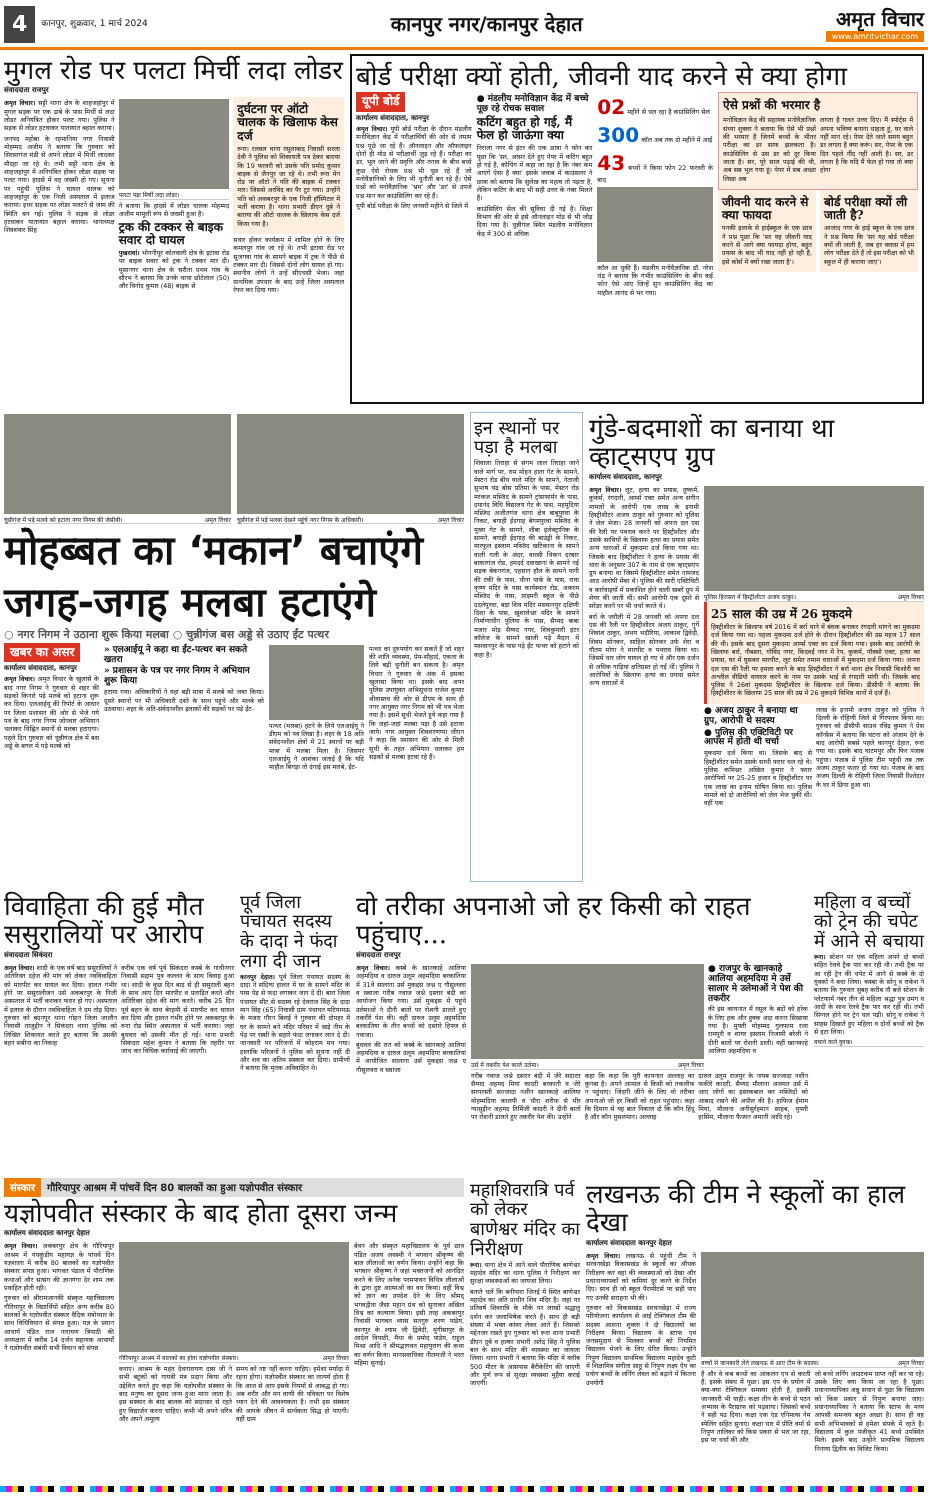4 कानपुर, शुक्रवार, 1 मार्च 2024
कानपुर नगर/कानपुर देहात अमृत विचार
www.amritvichar.com
मुगल रोड पर पलटा मिर्ची लदा लोडर
संवाददाता राजपुर
अमृत विचार। सट्टी थाना क्षेत्र के शाहजहांपुर में मुगल सड़क पर एक ढाबे के पास मिर्ची से लदा लोडर अनियंत्रित होकर पलट गया। पुलिस ने सड़क से लोडर हटवाकर यातायात बहाल कराया।
जनपद महोबा के रहमानिया नगर निवासी मोहम्मद अजीम ने बताया कि गुरुवार को सिरसागंज मंडी से अपने लोडर में मिर्ची लादकर मौदहा जा रहे थे। तभी सट्टी थाना क्षेत्र के शाहजहांपुर में अनियंत्रित होकर लोडर सड़क पर पलट गया। हादसे में वह जख्मी हो गए। सूचना पर पहुंची पुलिस ने घायल चालक को शाहजहांपुर के एक निजी अस्पताल में इलाज कराया। इधर सड़क पर लोडर पलटने से जाम की स्थिति बन गई। पुलिस ने सड़क से लोडर हटवाकर यातायात बहाल कराया। थानाध्यक्ष शिवशंकर सिंह
पलटा पड़ा मिर्ची लदा लोडर।
ने बताया कि हादसे में लोडर चालक मोहम्मद अजीम मामूली रूप से जख्मी हुआ है।
ट्रक की टक्कर से बाइक सवार दो घायल
पुखरायां। भोगनीपुर कोतवाली क्षेत्र के इटावा रोड पर बाइक सवार को ट्रक ने टक्कर मार दी। मूसानगर थाना क्षेत्र के सरौता प्रथम गांव के सौरभ ने बताया कि उनके चाचा छोटेलाल (50) और विनोद कुमार (48) बाइक से
दुर्घटना पर ऑटो चालक के खिलाफ केस दर्ज
रूरा। रलवल थाना रसूलाबाद निवासी सरला देवी ने पुलिस को शिकायती पत्र देकर बताया कि 19 फरवरी को उसके पति प्रमोद कुमार बाइक से जैनपुर जा रहे थे। तभी रूरा मेन रोड पर ऑटो ने पति की बाइक में टक्कर मार। जिससे अरविंद का पैर टूट गया। उन्होंने पति को अकबरपुर के एक निजी हॉस्पिटल में भर्ती कराया है। थाना प्रभारी डीएन दुबे ने बताया की ऑटो चालक के खिलाफ केस दर्ज किया गया है।
सवार होकर कार्यक्रम में शामिल होने के लिए कमलपुर गांव जा रहे थे। तभी इटावा रोड पर सुजगवा गांव के सामने बाइक में ट्रक ने पीछे से टक्कर मार दी। जिससे दोनों लोग घायल हो गए। स्थानीय लोगों ने उन्हें सीएचसी भेजा। जहां प्राथमिक उपचार के बाद उन्हें जिला अस्पताल रेफर कर दिया गया।
बोर्ड परीक्षा क्यों होती, जीवनी याद करने से क्या होगा
यूपी बोर्ड
कार्यालय संवाददाता, कानपुर
अमृत विचार। यूपी बोर्ड परीक्षा के दौरान मंडलीय मनोविज्ञान केंद्र में परीक्षार्थियों की ओर से तमाम प्रश्न पूछे जा रहे हैं। ऑनलाइन और ऑफलाइन दोनों ही मोड से परीक्षार्थी जुड़ रहे हैं। परीक्षा का डर, भूल जाने की प्रवृत्ति और तनाव के बीच बच्चे कुछ ऐसे रोचक प्रश्न भी पूछ रहे हैं जो मनोवैज्ञानिकों के लिए भी चुनौती बन रहे हैं। ऐसे प्रश्नों को मनोवैज्ञानिक 'भ्रम' और 'डर' से उपजे प्रश्न मान कर काउंसिलिंग कर रहे हैं।
यूपी बोर्ड परीक्षा के लिए जनवरी महीने से जिले में
● मंडलीय मनोविज्ञान केंद्र में बच्चे पूछ रहे रोचक सवाल
कटिंग बहुत हो गई, मैं फेल हो जाऊंगा क्या
निराला नगर से इंटर की एक छात्रा ने फोन कर पूछा कि 'सर, आंसर देते हुए पेपर में कटिंग बहुत हो गई है, कोचिंग में कहा जा रहा है कि नंबर कम आएंगे ऐसा है क्या' इसके जवाब में काउंसलर ने छात्रा को बताया कि सुलेख का महत्व तो पड़ता है, लेकिन कटिंग के बाद भी सही उत्तर के नंबर मिलते हैं।
काउंसिलिंग सेल की सुविधा दी गई है। शिक्षा विभाग की ओर से इसे ऑनलाइन मोड से भी जोड़ दिया गया है। चुन्नीगंज स्थित मंडलीय मनोविज्ञान केंद्र में 300 से अधिक
02 महीने से चल रहा है काउंसिलिंग सेल
300 कॉल अब तक दो महीने में आईं
43 बच्चों ने किया फोन 22 फरवरी के बाद
कॉल आ चुकी हैं। मंडलीय मनोवैज्ञानिक डॉ. नरेश चंद्र ने बताया कि गंभीर काउंसिलिंग के बीच कई फोन ऐसे आए जिन्हें सुन काउंसिलिंग केंद्र का माहौल आनंद से भर गया।
ऐसे प्रश्नों की भरमार है
मनोविज्ञान केंद्र की सहायक मनोवैज्ञानिक संध्या शुक्ला ने बताया कि ऐसे भी प्रश्नों की भरमार है जिनमें बच्चों के भीतर परीक्षा का डर साफ झलकता है। काउंसिलिंग से उस डर को दूर किया जाता है। सर, पूरे साल पढ़ाई की थी, अब सब भूल गया हूं। पेपर में सब अच्छा लिखा अब
लगता है गलत उत्तर दिए। मैं स्पोर्ट्स में अपना भविष्य बनाना चाहता हूं, घर वाले नहीं मान रहे। पेपर देते जाते समय बहुत डर लगता है क्या करूं। सर, पेपर के एक दिन पहले नींद नहीं आती है। सर, डर लगता है कि यदि मैं फेल हो गया तो क्या होगा
जीवनी याद करने से क्या फायदा
पनकी इलाके से हाईस्कूल के एक छात्र ने प्रश्न पूछा कि 'सर यह जीवनी याद करने से आगे क्या फायदा होगा, बहुत प्रयास के बाद भी याद नहीं हो रही है, इसे कोर्स में क्यों रखा जाता है'।
बोर्ड परीक्षा क्यों ली जाती है?
आजाद नगर के हाई स्कूल के एक छात्र ने प्रश्न किया कि 'सर यह बोर्ड परीक्षा क्यों ली जाती है, जब हर क्लास में हम लोग परीक्षा देते हैं तो इस परीक्षा को भी स्कूल में ही कराया जाए'।
चुन्नीगंज में पड़े मलबे को हटाता नगर निगम की जेसीबी। अमृत विचार
चुन्नीगंज में पड़े मलबा देखने पहुंचे नगर निगम के अधिकारी। अमृत विचार
मोहब्बत का ‘मकान’ बचाएंगे जगह-जगह मलबा हटाएंगे
○ नगर निगम ने उठाना शुरू किया मलबा ○ चुन्नीगंज बस अड्डे से उठाए ईंट पत्थर
खबर का असर
कार्यालय संवाददाता, कानपुर
अमृत विचार। अमृत विचार के खुलासे के बाद नगर निगम ने गुरुवार से शहर की सड़कों किनारे पड़े मलबे को हटाना शुरू कर दिया। एलआईयू की रिपोर्ट के आधार पर जिला प्रशासन की ओर से भेजे गये पत्र के बाद नगर निगम जोनवार अभियान चलाकर चिह्नित स्थानों से मलबा हटाएगा। पहले दिन गुरुवार को चुन्नीगंज क्षेत्र में बस अड्डे के बगल में पड़े मलबे को
» एलआईयू ने कहा था ईंट-पत्थर बन सकते खतरा
» प्रशासन के पत्र पर नगर निगम ने अभियान शुरू किया
हटाया गया। अधिकारियों ने यहां बड़ी मात्रा में मलबे को जब्त किया। दूसरे स्थानों पर भी अधिकारी दस्ते के साथ पहुंचे और मलबे को उठवाया। शहर के अति-संवेदनशील इलाकों की सड़कों पर पड़े ईंट-
पत्थर (मलबा) हटने के लिये एलआईयू ने डीएम को पत्र लिखा है। शहर के 18 अति संवेदनशील क्षेत्रों में 21 स्थानों पर बड़ी मात्रा में मलबा मिला है। जिसपर एलआईयू ने आशंका जताई है कि यदि माहौल बिगड़ा तो दंगाई इस मलबे, ईंट-
पत्थर का दुरुपयोग कर सकते हैं जो शहर की शांति व्यवस्था, प्रेम-सौहार्द, एकता के लिये बड़ी चुनौती बन सकता है। अमृत विचार ने गुरुवार के अंक में इसका खुलासा किया था। इसके बाद अपर पुलिस उपायुक्त अभिसूचना राजेश कुमार श्रीवास्तव की ओर से डीएम के साथ ही नगर आयुक्त नगर निगम को भी पत्र भेजा गया है। इसमें सूची भेजते हुये कहा गया है कि जहां-जहां मलबा पड़ा है उसे हटाया जाये। नगर आयुक्त शिवशरणप्पा जीएन ने कहा कि प्रशासन की ओर से मिली सूची के तहत अभियान चलाकर हम सड़कों से मलबा हटवा रहे हैं।
इन स्थानों पर पड़ा है मलबा
शिवाला तिराहा से संगम लाल तिराहा जाने वाले मार्ग पर, राम मोहन हाता गेट के सामने, मेस्टन रोड बीच वाले मंदिर के सामने, नेताजी सुभाष चंद्र बोस प्रतिमा के पास, मेस्टन रोड मरकज मस्जिद के सामने ट्रांसफार्मर के पास, दयानंद विधि विद्यालय गेट के पास, महमूदिया मस्जिद अजीतगंज थाना क्षेत्र बाबूपुरवा के निकट, बगाही ईदगाह बेगमपुरवा मस्जिद के मुख्य गेट के सामने, शीबा इलेक्ट्रानिक के सामने, बगाही ईदगाह की बाउंड्री के निकट, मारफूल इस्लाम मस्जिद खटिकाना के सामने वाली गली के अंदर, वारसी चिकन दरबार बाकरगंज रोड, हमदर्द दवाखाना के सामने नई सड़क बेकनगंज, एहसान हॉल के सामने पानी की टंकी के पास, चीना पार्क के पास, राधा कृष्ण मंदिर के पास कार्यस्थान रोड, अकरम मस्जिद के पास, प्राइमरी स्कूल के पीछे ददलेपुरवा, बड़ा शिव मंदिर मसवानपुर दक्षिणी दिशा के पास, खुशालेश्वर मंदिर के सामने निर्माणाधीन पुलिया के पास, सैय्यद बाबा मजार मोड़ सैय्यद नगर, शिवकुमारी इंटर कॉलेज के सामने खाली पड़े मैदान में मसवानपुर के पास पड़े ईंट पत्थर को हटाने को कहा है।
गुंडे-बदमाशों का बनाया था व्हाट्सएप ग्रुप
कार्यालय संवाददाता, कानपुर
अमृत विचार। लूट, हत्या का प्रयास, दुष्कर्म, कुकर्म, रंगदारी, आर्म्स एक्ट समेत अन्य संगीन मामलों के आरोपी एक लाख के इनामी हिस्ट्रीशीटर अजय ठाकुर को गुरुवार को पुलिस ने जेल भेजा। 28 जनवरी को अपना दल एस की रैली पर पथराव करने पर हिस्ट्रीशीटर और उसके साथियों के खिलाफ हत्या का प्रयास समेत अन्य धाराओं में मुकदमा दर्ज किया गया था। जिसके बाद हिस्ट्रीशीटर ने हत्या के प्रयास की धारा के अनुसार 307 के नाम से एक व्हाट्सएप ग्रुप बनाया था जिसमें हिस्ट्रीशीटर समेत नामजद आठ आरोपी मेंबर थे। पुलिस की सारी एक्टिविटी व कार्रवाइयों में प्रकाशित होने वाली खबरें ग्रुप में शेयर की जाती थीं। सभी आरोपी एक दूसरे से सरेंडर करने पर भी चर्चा करते थे।
बर्रा के जरौली में 28 जनवरी को अपना दल एस की रैली पर हिस्ट्रीशीटर अजय ठाकुर, गुर्गे शिवांश ठाकुर, अभय भदौरिया, आकाश द्विवेदी, शिवम सोनकर, साहिल सोनकर उर्फ शेरा व गौतम मोगा ने मारपीट व पथराव किया था। जिसमें चार लोग घायल हो गए थे और एक दर्जन से अधिक गाड़ियां क्षतिग्रस्त हो गईं थीं। पुलिस ने आरोपियों के खिलाफ हत्या का प्रयास समेत अन्य धाराओं में
पुलिस हिरासत में हिस्ट्रीशीटर अजय ठाकुर। अमृत विचार
25 साल की उम्र में 26 मुकदमे
हिस्ट्रीशीटर के खिलाफ वर्ष 2016 में बर्रा थाने में बंधक बनाकर रंगदारी मांगने का मुकदमा दर्ज किया गया था। पहला मुकदमा दर्ज होने के दौरान हिस्ट्रीशीटर की उम्र महज 17 साल की थी। इसके बाद दूसरा मुकदमा आर्म्स एक्ट का दर्ज किया गया। इसके बाद आरोपी के खिलाफ बर्रा, नौबस्ता, गोविंद नगर, किदवई नगर में रेप, कुकर्म, पॉक्सो एक्ट, हत्या का प्रयास, घर में घुसकर मारपीट, लूट समेत तमाम धाराओं में मुकदमा दर्ज किया गया। अपना दल एस की रैली पर हमला करने के बाद हिस्ट्रीशीटर ने बर्रा थाना क्षेत्र निवासी किशोरी का अश्लील वीडियो वायरल करने के नाम पर उसके भाई से रंगदारी मांगी थी। जिसके बाद पुलिस ने 26वां मुकदमा हिस्ट्रीशीटर के खिलाफ दर्ज किया। डीसीपी ने बताया कि हिस्ट्रीशीटर के खिलाफ 25 साल की उम्र में 26 मुकदमे विभिन्न थानों में दर्ज हैं।
● अजय ठाकुर ने बनाया था ग्रुप, आरोपी थे सदस्य
● पुलिस की एक्टिविटी पर आपस में होती थी चर्चा
मुकदमा दर्ज किया था। जिसके बाद से हिस्ट्रीशीटर समेत उसके साथी फरार चल रहे थे। पुलिस कमिश्नर अखिल कुमार ने फरार आरोपियों पर 25-25 हजार व हिस्ट्रीशीटर पर एक लाख का इनाम घोषित किया था। पुलिस मामले को दो आरोपियों को जेल भेज चुकी थी। वहीं एक
लाख के इनामी अजय ठाकुर को पुलिस ने दिल्ली के रोहिणी जिले से गिरफ्तार किया था। गुरुवार को डीसीपी साउथ रविंद्र कुमार ने प्रेस कॉन्फ्रेंस में बताया कि घटना को अंजाम देने के बाद आरोपी सबसे पहले कानपुर देहात, रूरा गया था। इसके बाद घाटमपुर और फिर पंजाब पहुंचा। पंजाब में पुलिस टीम पहुंची तब तक अजय ठाकुर फरार हो गया था। पंजाब के बाद अजय दिल्ली के रोहिणी जिला निवासी रिश्तेदार के घर में छिपा हुआ था।
विवाहिता की हुई मौत ससुरालियों पर आरोप
संवाददाता सिकंदरा
अमृत विचार। शादी के एक वर्ष बाद ससुरालियों ने अतिरिक्त दहेज की मांग को लेकर नवविवाहिता को मारपीट कर घायल कर दिया। हालत गंभीर होने पर ससुरालीजन उसे अकबरपुर के निजी अस्पताल में भर्ती कराकर फरार हो गए। अस्पताल में इलाज के दौरान नवविवाहिता ने दम तोड़ दिया। गुरुवार को बदनपुर थाना गोहन जिला जालौन निवासी ताजुद्दीन ने सिकंदरा थाना पुलिस को लिखित शिकायत करते हुए बताया कि उसकी बहन सबीना का निकाह
करीब एक वर्ष पूर्व सिकंदरा कस्बे के गांधीनगर निवासी सद्दाम पुत्र कल्लन के साथ विवाह हुआ था। शादी के कुछ दिन बाद से ही ससुराली बहन के साथ आए दिन मारपीट व प्रताड़ित करते और अतिरिक्त दहेज की मांग करते। करीब 25 दिन पूर्व बहन के साथ बेरहमी से मारपीट कर घायल कर दिया और हालत गंभीर होने पर अकबरपुर के रूरा रोड स्थित अस्पताल में भर्ती कराया। जहां बुधवार को उसकी मौत हो गई। थाना प्रभारी सिकंदरा महेश कुमार ने बताया कि तहरीर पर जांच कर विधिक कार्रवाई की जाएगी।
पूर्व जिला पंचायत सदस्य के दादा ने फंदा लगा दी जान
कानपुर देहात। पूर्व जिला पंचायत सदस्य के दादा ने संदिग्ध हालत में घर के सामने मंदिर के पास पेड़ से फंदा लगाकर जान दे दी। बारा जिला पंचायत सीट से सदस्य रहे देवराज सिंह के दादा मान सिंह (65) निवासी ग्राम पंचायत मटियामऊ के मजरा गौरन बिलई ने गुरुवार की दोपहर में घर के सामने बने मंदिर परिसर में खड़े नीम के पेड़ पर रस्सी के सहारे फंदा लगाकर जान दे दी। जानकारी पर परिजनों में कोहराम मच गया। हालांकि परिजनों ने पुलिस को सूचना नहीं दी और शव का अंतिम संस्कार कर दिया। ग्रामीणों ने बताया कि मृतक अविवाहित थे।
वो तरीका अपनाओ जो हर किसी को राहत पहुंचाए...
संवाददाता राजपुर
अमृत विचार। कस्बे के खानकाहे आलिया अहमदिया व दारुल उलूम अहमदिया बरकातिया में 31वें सालाना उर्स मुकद्दस जश्न ए गौसुलवरा व ख्वाजा गरीब नवाज जश्ने दस्तार बंदी का आयोजन किया गया। उर्स मुकद्दस में पहुंचे उलेमाओं ने दीनी बातों पर रोशनी डालते हुए तकरीरें पेश की। वहीं दारुल उलूम अहमदिया बरकातिया के तीन बच्चों को दस्तारे हिफ्ज से नवाजा।
बुधवार की रात को कस्बे के खानकाहे आलिया अहमदिया व दारुल उलूम अहमदिया बरकातिया में आयोजित सालाना उर्स मुकद्दस जश्न ए गौसुलवरा व ख्वाजा
उर्स में तकरीर पेश करते उलेमा। अमृत विचार
● राजपुर के खानकाहे आलिया अहमदिया मे उर्से सालार मे उलेमाओं ने पेश की तकरीर
की इस कायनात में रसूल के बंदों को हरेक के लिए हक और हुक्क अदा करना सिखाया गया है। मुफ्ती मोहम्मद गुलफाम रजा रामपुरी व शायर इस्लाम निजामी बरेली ने दीनी बातों पर रोशनी डाली। वहीं खानकाहे आलिया अहमदिया व
गरीब नवाज जश्ने दस्तार बंदी में जेरे सदारत सैय्यद अहमद मियां कादरी बरकाती व जेरे सरपरस्ती सज्जादा नशीन खानकाहे आलिया मोहम्मदिया कालपी व चौरा शरीफ से मीर ग्यासुद्दीन अहमद तिर्मिजी कादरी ने दीनी बातों पर रोशनी डालते हुए तकरीर पेश की। उन्होंने
कहा कि कहा कि पूरी कायनात अल्लाह का कुनबा है। अपने आमाल से किसी को तकलीफ न पहुंचाएं। जिंदगी जीने के लिए वो तरीका अपनाओ जो हर किसी को राहत पहुंचाए। कहा कि दिमाग से यह बात निकाल दो कि कौन हिंदू है और कौन मुसलमान। अल्लाह
दारुल उलूम राजपुर के नायब सज्जादा नशीन फकीरे कादरी, सैय्यद मौलाना अजमत उर्स में आए लोगों का इस्तकबाल कर मस्जिदों को आबाद रखने की अपील की है। हाफिज ईमाम मियां, मौलाना अनीसुर्रहमान साहब, मुफ्ती हासिम, मौलाना फैजान अमानी आदि रहे।
महिला व बच्चों को ट्रेन की चपेट में आने से बचाया
रूरा। स्टेशन पर एक महिला अपने दो बच्चों सहित रेलवे ट्रैक पार कर रही थी। तभी ट्रैक पर आ रही ट्रेन की चपेट में आने से कस्बे के दो युवकों ने बचा लिया। कस्बा के सोनू व राकेश ने बताया कि गुरुवार सुबह करीब नौ बजे स्टेशन के प्लेटफार्म नंबर तीन से महिला श्रद्धा पुत्र उमंग व आदी के साथ रेलवे ट्रैक पार कर रही थी। तभी सिग्नल होने पर ट्रेन चल पड़ी। सोनू व राकेश ने साहस दिखाते हुए महिला व दोनों बच्चों को ट्रैक से हटा लिया।
बचाने वाले युवक।
संस्कार गौरियापुर आश्रम में पांचवें दिन 80 बालकों का हुआ यज्ञोपवीत संस्कार
यज्ञोपवीत संस्कार के बाद होता दूसरा जन्म
कार्यालय संवाददाता कानपुर देहात
अमृत विचार। अकबरपुर क्षेत्र के गौरियापुर आश्रम में पंचकुंडीय महायज्ञ के पांचवें दिन यज्ञशाला में करीब 80 बालकों का यज्ञोपवीत संस्कार संपन्न हुआ। भागवत पंडाल में पौराणिक कथाओं और सत्संग की ज्ञानगंगा देर शाम तक प्रवाहित होती रही।
गुरुवार को श्रीरामजानकी संस्कृत महाविद्यालय गौरियापुर के विद्यार्थियों सहित अन्य करीब 80 बालकों के यज्ञोपवीत संस्कार वैदिक मंत्रोच्चार के साथ विधिविधान से संपन्न हुआ। यज्ञ के प्रधान आचार्य पंडित राज नारायण त्रिपाठी की अध्यक्षता में करीब 14 दर्जन सहायक आचार्यों ने यज्ञोपवीत संबंधी सभी विधान को संपन्न
गौरियापुर आश्रम में बालकों का होता यज्ञोपवीत संस्कार। अमृत विचार
कराए। आश्रम के महंत देवनारायण दास जी ने सभी बटुकों को गायत्री मंत्र प्रदान किया और उद्देशित करते हुए कहा कि यज्ञोपवीत संस्कार के बाद मनुष्य का दूसरा जन्म हुआ माना जाता है। इस संस्कार के बाद बालक को सदाचार से रहते हुए विद्यार्जन करना चाहिए। कभी भी अपने चरित्र और अपने अमूल्य
समय को नष्ट नहीं करना चाहिए। हमेशा मर्यादा में रहना होगा। यज्ञोपवीत संस्कार का तात्पर्य होता है कि आज से आप इसके नियमों से आबद्ध हो गए। अब शरीर और मन वाणी की पवित्रता पर विशेष ध्यान देने की आवश्यकता है। तभी इस संस्कार की आपके जीवन में सार्थकता सिद्ध हो पाएगी। वहीं ग्राम
बेवन और संस्कृत महाविद्यालय के पूर्व छात्र पंडित अजय अवस्थी ने भगवान श्रीकृष्ण की बाल लीलाओं का वर्णन किया। उन्होंने कहा कि भगवान श्रीकृष्ण ने जहां भक्तजनों को आनंदित करने के लिए अनेक परमपावन विचित्र लीलाओं के द्वारा दुष्ट आत्माओं का वध किया। वहीं विश्व को ज्ञान का उपदेश देने के लिए श्रीमद् भगवद्गीता जैसा महान ग्रंथ को सुनाकर अखिल विश्व का कल्याण किया। इसी तरह अकबरपुर निवासी भागवत व्यास सतगुरु शरण पांडेय, कानपुर के श्याम जी द्विवेदी, मुंगीसापुर के आदेश त्रिपाठी, मैथा के प्रमोद पांडेय, राहुल मिश्रा आदि ने श्रीमद्भागवत महापुराण की कथा का वर्णन किया। मानसवाचिका नीलमजी ने भरत महिमा सुनाई।
महाशिवरात्रि पर्व को लेकर बाणेश्वर मंदिर का निरीक्षण
रूरा। थाना क्षेत्र में आने वाले पौराणिक बाणेश्वर महादेव मंदिर का थाना पुलिस ने निरीक्षण कर सुरक्षा व्यवस्थाओं का जायजा लिया।
बताते चलें कि बनीपारा जिनई में स्थित बाणेश्वर महादेव का अति प्राचीन शिव मंदिर है। जहां पर प्रतिवर्ष शिवरात्रि के मौके पर लाखों श्रद्धालु दर्शन कर जलाभिषेक करते हैं। साथ ही बड़ी संख्या में भक्त कांवर लेकर आते हैं। जिसको मद्देनजर रखते हुए गुरुवार को रूरा थाना प्रभारी डीएन दुबे व हल्का प्रभारी अतेंद्र सिंह ने पुलिस बल के साथ मंदिर की व्यवस्था का जायजा लिया। थाना प्रभारी ने बताया कि मंदिर में करीब 500 मीटर के आसपास बैरीकेटिंग की जाएगी और पूर्ण रूप से सुरक्षा व्यवस्था मुहैया कराई जाएगी।
लखनऊ की टीम ने स्कूलों का हाल देखा
कार्यालय संवाददाता कानपुर देहात
अमृत विचार। लखनऊ से पहुंची टीम ने सरवनखेड़ा विकासखंड के स्कूलों का औचक निरीक्षण कर वहां की व्यवस्थाओं को देखा और प्रधानाध्यापकों को कमियां दूर करने के निर्देश दिए। साथ ही जो स्कूल पैरामीटर्स पर सही पाए गए उनकी सराहना भी की।
गुरुवार को विकासखंड सरवनखेड़ा में राज्य परियोजना कार्यालय से आई टेक्निकल टीम की सदस्य आशना शुक्ला ने दो विद्यालयों का निरीक्षण किया। विद्यालय के स्टाफ एवं जनसमुदाय से मिलकर बच्चों को नियमित विद्यालय भेजने के लिए प्रेरित किया। उन्होंने निपुण विद्यालय प्राथमिक विद्यालय महादेव कुटी में शिक्षामित्र संगीता साहू से निपुण लक्ष्य ऐप का प्रयोग बच्चों के लर्निंग लेवल को बढ़ाने में कितना उपयोगी
बच्चों से जानकारी लेते लखनऊ से आए टीम के सदस्य। अमृत विचार
है और वे कब बच्चों का आंकलन एप से करती हैं, इसके संबंध में पूछा। इस एप के प्रयोग में क्या-क्या टेक्निकल समस्या होती है, इसकी जानकारी भी चाही। कक्षा तीन के बच्चे से पठन अभ्यास के पैराग्राफ को पढ़वाया। जिसको बच्चे ने सही पढ दिया। कक्षा एक एंड एनिमल्स नेम स्पेलिंग सहित सुनाएं। कक्षा चार में प्रीति वर्मा से निपुण तालिका को किस प्रकार से भरा जा रहा, इस पर चर्चा की और
जो बच्चे लर्निंग आउटकम प्राप्त नहीं कर पा रहे। उसके लिए क्या किया जा रहा है पूछा। प्रधानाध्यापिका अन्नू सचान से पूछा कि विद्यालय को किस प्रकार से निपुण बनाया जाए। प्रधानाध्यापिका ने बताया कि स्टाफ के मध्य आपसी समन्वय बहुत अच्छा है। साथ ही वह सभी अभिभावकों से हमेशा संपर्क में रहते हैं। विद्यालय में कुल पंजीकृत 41 बच्चे उपस्थित मिले। इसके बाद उन्होंने प्राथमिक विद्यालय निनाया द्वितीय का विजिट किया।